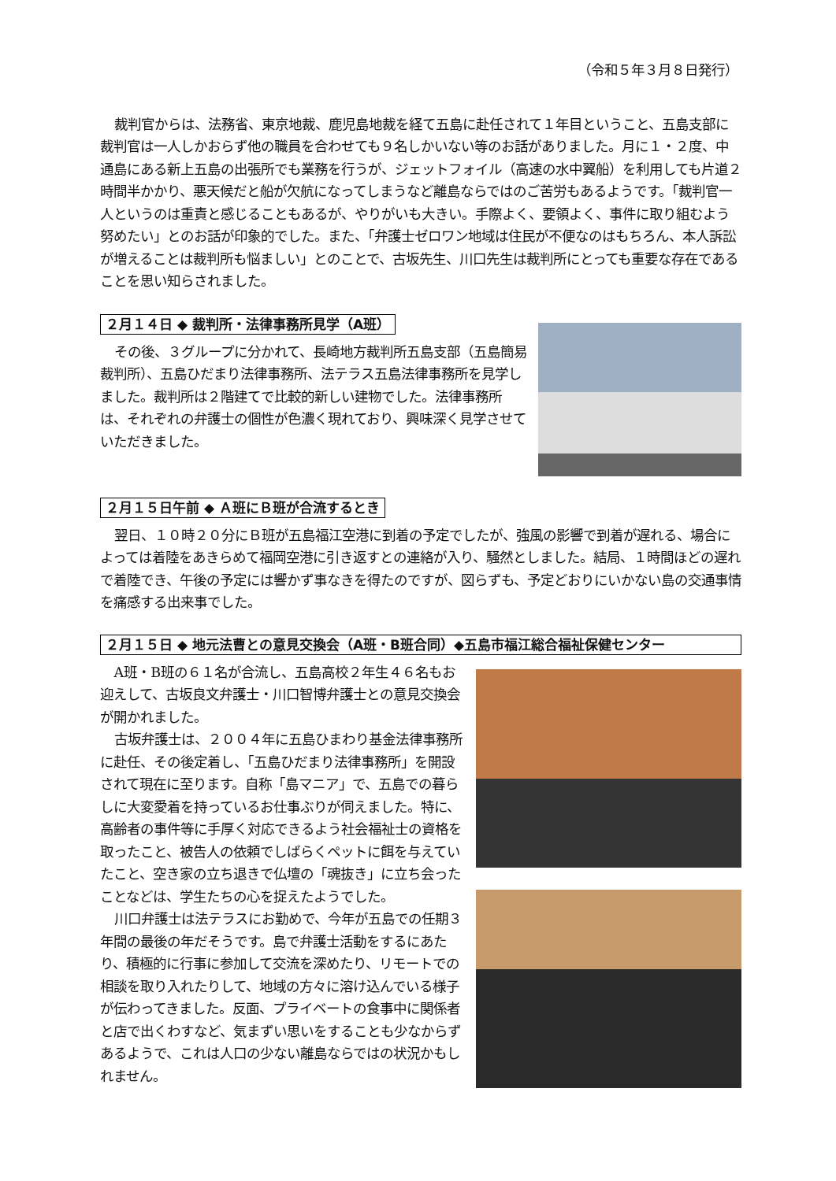（令和５年３月８日発行）
裁判官からは、法務省、東京地裁、鹿児島地裁を経て五島に赴任されて１年目ということ、五島支部に裁判官は一人しかおらず他の職員を合わせても９名しかいない等のお話がありました。月に１・２度、中通島にある新上五島の出張所でも業務を行うが、ジェットフォイル（高速の水中翼船）を利用しても片道２時間半かかり、悪天候だと船が欠航になってしまうなど離島ならではのご苦労もあるようです。「裁判官一人というのは重責と感じることもあるが、やりがいも大きい。手際よく、要領よく、事件に取り組むよう努めたい」とのお話が印象的でした。また、「弁護士ゼロワン地域は住民が不便なのはもちろん、本人訴訟が増えることは裁判所も悩ましい」とのことで、古坂先生、川口先生は裁判所にとっても重要な存在であることを思い知らされました。
２月１４日 ◆ 裁判所・法律事務所見学（A班）
その後、３グループに分かれて、長崎地方裁判所五島支部（五島簡易裁判所）、五島ひだまり法律事務所、法テラス五島法律事務所を見学しました。裁判所は２階建てで比較的新しい建物でした。法律事務所は、それぞれの弁護士の個性が色濃く現れており、興味深く見学させていただきました。
２月１５日午前 ◆ Ａ班にＢ班が合流するとき
翌日、１０時２０分にＢ班が五島福江空港に到着の予定でしたが、強風の影響で到着が遅れる、場合によっては着陸をあきらめて福岡空港に引き返すとの連絡が入り、騒然としました。結局、１時間ほどの遅れで着陸でき、午後の予定には響かず事なきを得たのですが、図らずも、予定どおりにいかない島の交通事情を痛感する出来事でした。
２月１５日 ◆ 地元法曹との意見交換会（A班・B班合同）◆五島市福江総合福祉保健センター
A班・B班の６１名が合流し、五島高校２年生４６名もお迎えして、古坂良文弁護士・川口智博弁護士との意見交換会が開かれました。
古坂弁護士は、２００４年に五島ひまわり基金法律事務所に赴任、その後定着し、「五島ひだまり法律事務所」を開設されて現在に至ります。自称「島マニア」で、五島での暮らしに大変愛着を持っているお仕事ぶりが伺えました。特に、高齢者の事件等に手厚く対応できるよう社会福祉士の資格を取ったこと、被告人の依頼でしばらくペットに餌を与えていたこと、空き家の立ち退きで仏壇の「魂抜き」に立ち会ったことなどは、学生たちの心を捉えたようでした。
川口弁護士は法テラスにお勤めで、今年が五島での任期３年間の最後の年だそうです。島で弁護士活動をするにあたり、積極的に行事に参加して交流を深めたり、リモートでの相談を取り入れたりして、地域の方々に溶け込んでいる様子が伝わってきました。反面、プライベートの食事中に関係者と店で出くわすなど、気まずい思いをすることも少なからずあるようで、これは人口の少ない離島ならではの状況かもしれません。